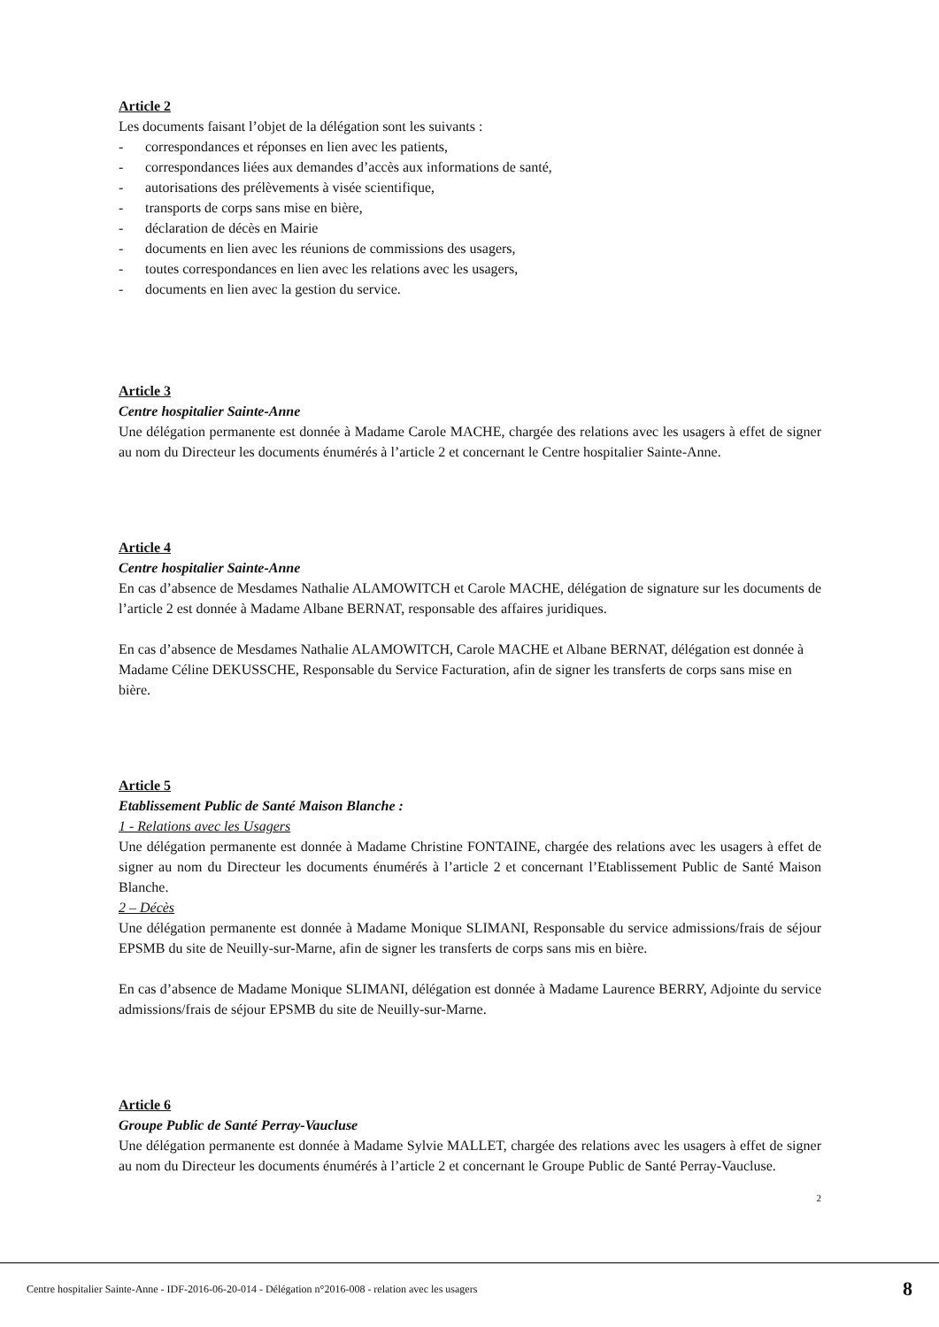Article 2
Les documents faisant l’objet de la délégation sont les suivants :
- correspondances et réponses en lien avec les patients,
- correspondances liées aux demandes d’accès aux informations de santé,
- autorisations des prélèvements à visée scientifique,
- transports de corps sans mise en bière,
- déclaration de décès en Mairie
- documents en lien avec les réunions de commissions des usagers,
- toutes correspondances en lien avec les relations avec les usagers,
- documents en lien avec la gestion du service.
Article 3
Centre hospitalier Sainte-Anne
Une délégation permanente est donnée à Madame Carole MACHE, chargée des relations avec les usagers à effet de signer au nom du Directeur les documents énumérés à l’article 2 et concernant le Centre hospitalier Sainte-Anne.
Article 4
Centre hospitalier Sainte-Anne
En cas d’absence de Mesdames Nathalie ALAMOWITCH et Carole MACHE, délégation de signature sur les documents de l’article 2 est donnée à Madame Albane BERNAT, responsable des affaires juridiques.
En cas d’absence de Mesdames Nathalie ALAMOWITCH, Carole MACHE et Albane BERNAT, délégation est donnée à Madame Céline DEKUSSCHE, Responsable du Service Facturation, afin de signer les transferts de corps sans mise en bière.
Article 5
Etablissement Public de Santé Maison Blanche :
1 - Relations avec les Usagers
Une délégation permanente est donnée à Madame Christine FONTAINE, chargée des relations avec les usagers à effet de signer au nom du Directeur les documents énumérés à l’article 2 et concernant l’Etablissement Public de Santé Maison Blanche.
2 – Décès
Une délégation permanente est donnée à Madame Monique SLIMANI, Responsable du service admissions/frais de séjour EPSMB du site de Neuilly-sur-Marne, afin de signer les transferts de corps sans mis en bière.
En cas d’absence de Madame Monique SLIMANI, délégation est donnée à Madame Laurence BERRY, Adjointe du service admissions/frais de séjour EPSMB du site de Neuilly-sur-Marne.
Article 6
Groupe Public de Santé Perray-Vaucluse
Une délégation permanente est donnée à Madame Sylvie MALLET, chargée des relations avec les usagers à effet de signer au nom du Directeur les documents énumérés à l’article 2 et concernant le Groupe Public de Santé Perray-Vaucluse.
2
Centre hospitalier Sainte-Anne - IDF-2016-06-20-014 - Délégation n°2016-008 - relation avec les usagers 8